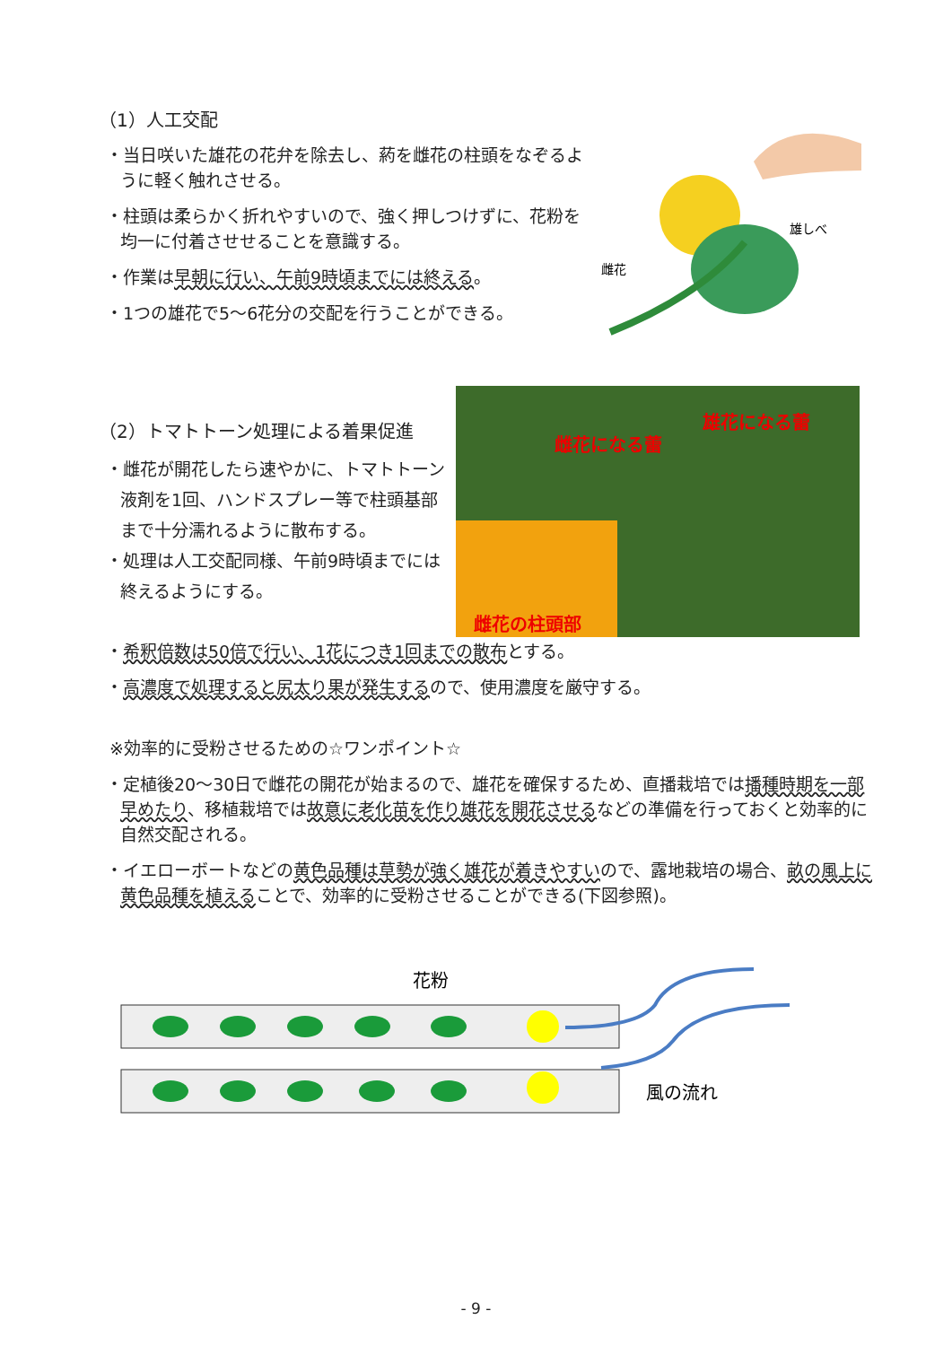（1）人工交配
・当日咲いた雄花の花弁を除去し、葯を雌花の柱頭をなぞるように軽く触れさせる。
・柱頭は柔らかく折れやすいので、強く押しつけずに、花粉を均一に付着させせることを意識する。
・作業は早朝に行い、午前9時頃までには終える。
・1つの雄花で5～6花分の交配を行うことができる。
雄しべ
雌花
（2）トマトトーン処理による着果促進
・雌花が開花したら速やかに、トマトトーン液剤を1回、ハンドスプレー等で柱頭基部まで十分濡れるように散布する。
・処理は人工交配同様、午前9時頃までには終えるようにする。
雌花になる蕾
雄花になる蕾
雌花の柱頭部
・希釈倍数は50倍で行い、1花につき1回までの散布とする。
・高濃度で処理すると尻太り果が発生するので、使用濃度を厳守する。
※効率的に受粉させるための☆ワンポイント☆
・定植後20～30日で雌花の開花が始まるので、雄花を確保するため、直播栽培では播種時期を一部早めたり、移植栽培では故意に老化苗を作り雄花を開花させるなどの準備を行っておくと効率的に自然交配される。
・イエローボートなどの黄色品種は草勢が強く雄花が着きやすいので、露地栽培の場合、畝の風上に黄色品種を植えることで、効率的に受粉させることができる(下図参照)。
花粉
風の流れ
- 9 -